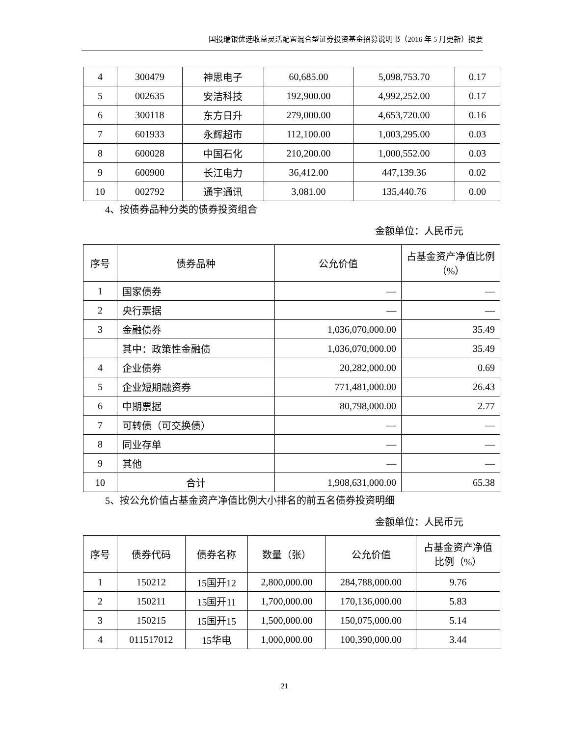国投瑞银优选收益灵活配置混合型证券投资基金招募说明书（2016 年 5 月更新）摘要
| 4 | 300479 | 神思电子 | 60,685.00 | 5,098,753.70 | 0.17 |
| 5 | 002635 | 安洁科技 | 192,900.00 | 4,992,252.00 | 0.17 |
| 6 | 300118 | 东方日升 | 279,000.00 | 4,653,720.00 | 0.16 |
| 7 | 601933 | 永辉超市 | 112,100.00 | 1,003,295.00 | 0.03 |
| 8 | 600028 | 中国石化 | 210,200.00 | 1,000,552.00 | 0.03 |
| 9 | 600900 | 长江电力 | 36,412.00 | 447,139.36 | 0.02 |
| 10 | 002792 | 通宇通讯 | 3,081.00 | 135,440.76 | 0.00 |
4、按债券品种分类的债券投资组合
金额单位：人民币元
| 序号 | 债券品种 | 公允价值 | 占基金资产净值比例（%） |
| --- | --- | --- | --- |
| 1 | 国家债券 | — | — |
| 2 | 央行票据 | — | — |
| 3 | 金融债券 | 1,036,070,000.00 | 35.49 |
| | 其中：政策性金融债 | 1,036,070,000.00 | 35.49 |
| 4 | 企业债券 | 20,282,000.00 | 0.69 |
| 5 | 企业短期融资券 | 771,481,000.00 | 26.43 |
| 6 | 中期票据 | 80,798,000.00 | 2.77 |
| 7 | 可转债（可交换债） | — | — |
| 8 | 同业存单 | — | — |
| 9 | 其他 | — | — |
| 10 | 合计 | 1,908,631,000.00 | 65.38 |
5、按公允价值占基金资产净值比例大小排名的前五名债券投资明细
金额单位：人民币元
| 序号 | 债券代码 | 债券名称 | 数量（张） | 公允价值 | 占基金资产净值比例（%） |
| --- | --- | --- | --- | --- | --- |
| 1 | 150212 | 15国开12 | 2,800,000.00 | 284,788,000.00 | 9.76 |
| 2 | 150211 | 15国开11 | 1,700,000.00 | 170,136,000.00 | 5.83 |
| 3 | 150215 | 15国开15 | 1,500,000.00 | 150,075,000.00 | 5.14 |
| 4 | 011517012 | 15华电 | 1,000,000.00 | 100,390,000.00 | 3.44 |
21